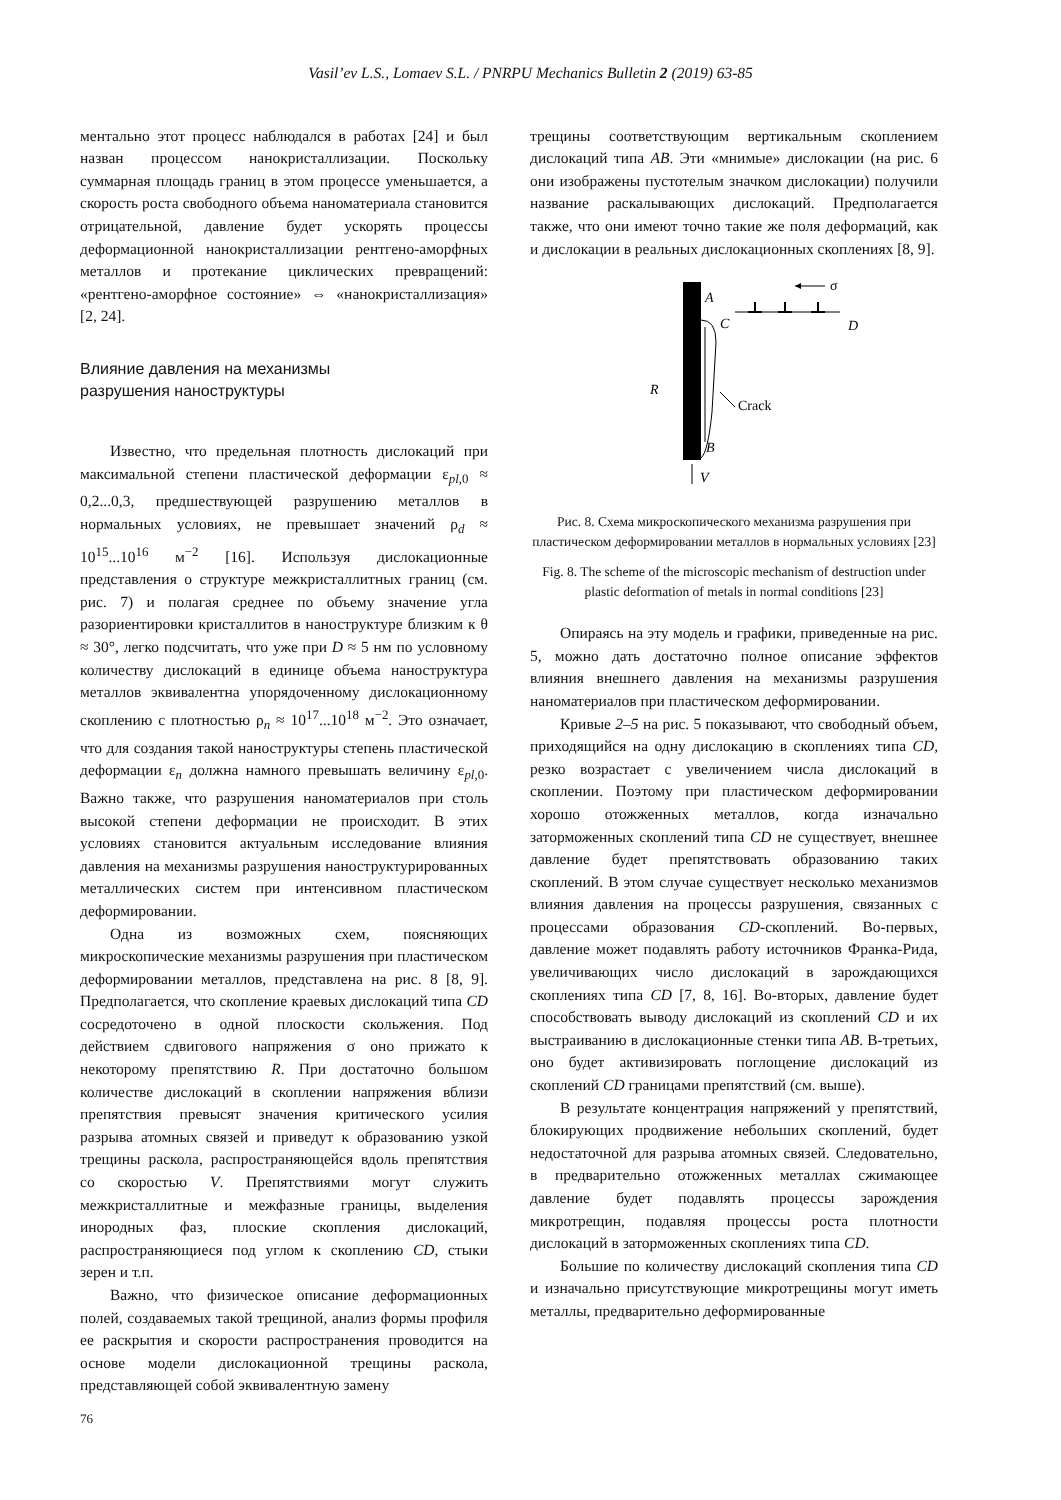Vasil’ev L.S., Lomaev S.L. / PNRPU Mechanics Bulletin 2 (2019) 63-85
ментально этот процесс наблюдался в работах [24] и был назван процессом нанокристаллизации. Поскольку суммарная площадь границ в этом процессе уменьшается, а скорость роста свободного объема наноматериала становится отрицательной, давление будет ускорять процессы деформационной нанокристаллизации рентгено-аморфных металлов и протекание циклических превращений: «рентгено-аморфное состояние» ⇔ «нанокристаллизация» [2, 24].
Влияние давления на механизмы
разрушения наноструктуры
Известно, что предельная плотность дислокаций при максимальной степени пластической деформации ε<sub>pl,0</sub> ≈ 0,2...0,3, предшествующей разрушению металлов в нормальных условиях, не превышает значений ρ<sub>d</sub> ≈ 10<sup>15</sup>...10<sup>16</sup> м<sup>−2</sup> [16]. Используя дислокационные представления о структуре межкристаллитных границ (см. рис. 7) и полагая среднее по объему значение угла разориентировки кристаллитов в наноструктуре близким к θ ≈ 30°, легко подсчитать, что уже при D ≈ 5 нм по условному количеству дислокаций в единице объема наноструктура металлов эквивалентна упорядоченному дислокационному скоплению с плотностью ρ<sub>n</sub> ≈ 10<sup>17</sup>...10<sup>18</sup> м<sup>−2</sup>. Это означает, что для создания такой наноструктуры степень пластической деформации ε<sub>n</sub> должна намного превышать величину ε<sub>pl,0</sub>. Важно также, что разрушения наноматериалов при столь высокой степени деформации не происходит. В этих условиях становится актуальным исследование влияния давления на механизмы разрушения наноструктурированных металлических систем при интенсивном пластическом деформировании.
Одна из возможных схем, поясняющих микроскопические механизмы разрушения при пластическом деформировании металлов, представлена на рис. 8 [8, 9]. Предполагается, что скопление краевых дислокаций типа CD сосредоточено в одной плоскости скольжения. Под действием сдвигового напряжения σ оно прижато к некоторому препятствию R. При достаточно большом количестве дислокаций в скоплении напряжения вблизи препятствия превысят значения критического усилия разрыва атомных связей и приведут к образованию узкой трещины раскола, распространяющейся вдоль препятствия со скоростью V. Препятствиями могут служить межкристаллитные и межфазные границы, выделения инородных фаз, плоские скопления дислокаций, распространяющиеся под углом к скоплению CD, стыки зерен и т.п.
Важно, что физическое описание деформационных полей, создаваемых такой трещиной, анализ формы профиля ее раскрытия и скорости распространения проводится на основе модели дислокационной трещины раскола, представляющей собой эквивалентную замену
трещины соответствующим вертикальным скоплением дислокаций типа AB. Эти «мнимые» дислокации (на рис. 6 они изображены пустотелым значком дислокации) получили название раскалывающих дислокаций. Предполагается также, что они имеют точно такие же поля деформаций, как и дислокации в реальных дислокационных скоплениях [8, 9].
σ
A
C
D
R
Crack
B
V
Рис. 8. Схема микроскопического механизма разрушения при пластическом деформировании металлов в нормальных условиях [23]
Fig. 8. The scheme of the microscopic mechanism of destruction under plastic deformation of metals in normal conditions [23]
Опираясь на эту модель и графики, приведенные на рис. 5, можно дать достаточно полное описание эффектов влияния внешнего давления на механизмы разрушения наноматериалов при пластическом деформировании.
Кривые 2–5 на рис. 5 показывают, что свободный объем, приходящийся на одну дислокацию в скоплениях типа CD, резко возрастает с увеличением числа дислокаций в скоплении. Поэтому при пластическом деформировании хорошо отожженных металлов, когда изначально заторможенных скоплений типа CD не существует, внешнее давление будет препятствовать образованию таких скоплений. В этом случае существует несколько механизмов влияния давления на процессы разрушения, связанных с процессами образования CD-скоплений. Во-первых, давление может подавлять работу источников Франка-Рида, увеличивающих число дислокаций в зарождающихся скоплениях типа CD [7, 8, 16]. Во-вторых, давление будет способствовать выводу дислокаций из скоплений CD и их выстраиванию в дислокационные стенки типа AB. В-третьих, оно будет активизировать поглощение дислокаций из скоплений CD границами препятствий (см. выше).
В результате концентрация напряжений у препятствий, блокирующих продвижение небольших скоплений, будет недостаточной для разрыва атомных связей. Следовательно, в предварительно отожженных металлах сжимающее давление будет подавлять процессы зарождения микротрещин, подавляя процессы роста плотности дислокаций в заторможенных скоплениях типа CD.
Большие по количеству дислокаций скопления типа CD и изначально присутствующие микротрещины могут иметь металлы, предварительно деформированные
76